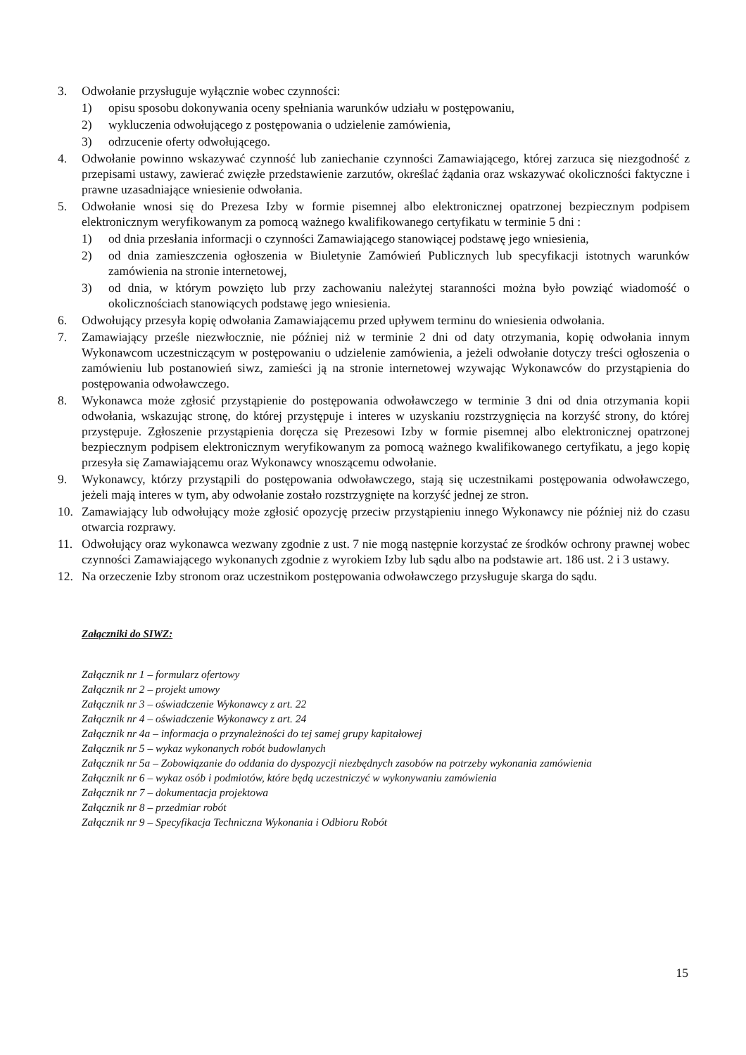3. Odwołanie przysługuje wyłącznie wobec czynności:
1) opisu sposobu dokonywania oceny spełniania warunków udziału w postępowaniu,
2) wykluczenia odwołującego z postępowania o udzielenie zamówienia,
3) odrzucenie oferty odwołującego.
4. Odwołanie powinno wskazywać czynność lub zaniechanie czynności Zamawiającego, której zarzuca się niezgodność z przepisami ustawy, zawierać zwięzłe przedstawienie zarzutów, określać żądania oraz wskazywać okoliczności faktyczne i prawne uzasadniające wniesienie odwołania.
5. Odwołanie wnosi się do Prezesa Izby w formie pisemnej albo elektronicznej opatrzonej bezpiecznym podpisem elektronicznym weryfikowanym za pomocą ważnego kwalifikowanego certyfikatu w terminie 5 dni :
1) od dnia przesłania informacji o czynności Zamawiającego stanowiącej podstawę jego wniesienia,
2) od dnia zamieszczenia ogłoszenia w Biuletynie Zamówień Publicznych lub specyfikacji istotnych warunków zamówienia na stronie internetowej,
3) od dnia, w którym powzięto lub przy zachowaniu należytej staranności można było powziąć wiadomość o okolicznościach stanowiących podstawę jego wniesienia.
6. Odwołujący przesyła kopię odwołania Zamawiającemu przed upływem terminu do wniesienia odwołania.
7. Zamawiający prześle niezwłocznie, nie później niż w terminie 2 dni od daty otrzymania, kopię odwołania innym Wykonawcom uczestniczącym w postępowaniu o udzielenie zamówienia, a jeżeli odwołanie dotyczy treści ogłoszenia o zamówieniu lub postanowień siwz, zamieści ją na stronie internetowej wzywając Wykonawców do przystąpienia do postępowania odwoławczego.
8. Wykonawca może zgłosić przystąpienie do postępowania odwoławczego w terminie 3 dni od dnia otrzymania kopii odwołania, wskazując stronę, do której przystępuje i interes w uzyskaniu rozstrzygnięcia na korzyść strony, do której przystępuje. Zgłoszenie przystąpienia doręcza się Prezesowi Izby w formie pisemnej albo elektronicznej opatrzonej bezpiecznym podpisem elektronicznym weryfikowanym za pomocą ważnego kwalifikowanego certyfikatu, a jego kopię przesyła się Zamawiającemu oraz Wykonawcy wnoszącemu odwołanie.
9. Wykonawcy, którzy przystąpili do postępowania odwoławczego, stają się uczestnikami postępowania odwoławczego, jeżeli mają interes w tym, aby odwołanie zostało rozstrzygnięte na korzyść jednej ze stron.
10. Zamawiający lub odwołujący może zgłosić opozycję przeciw przystąpieniu innego Wykonawcy nie później niż do czasu otwarcia rozprawy.
11. Odwołujący oraz wykonawca wezwany zgodnie z ust. 7 nie mogą następnie korzystać ze środków ochrony prawnej wobec czynności Zamawiającego wykonanych zgodnie z wyrokiem Izby lub sądu albo na podstawie art. 186 ust. 2 i 3 ustawy.
12. Na orzeczenie Izby stronom oraz uczestnikom postępowania odwoławczego przysługuje skarga do sądu.
Załączniki do SIWZ:
Załącznik nr 1 – formularz ofertowy
Załącznik nr 2 – projekt umowy
Załącznik nr 3 – oświadczenie Wykonawcy z art. 22
Załącznik nr 4 – oświadczenie Wykonawcy z art. 24
Załącznik nr 4a – informacja o przynależności do tej samej grupy kapitałowej
Załącznik nr 5 – wykaz wykonanych robót budowlanych
Załącznik nr 5a – Zobowiązanie do oddania do dyspozycji niezbędnych zasobów na potrzeby wykonania zamówienia
Załącznik nr 6 – wykaz osób i podmiotów, które będą uczestniczyć w wykonywaniu zamówienia
Załącznik nr 7 – dokumentacja projektowa
Załącznik nr 8 – przedmiar robót
Załącznik nr 9 – Specyfikacja Techniczna Wykonania i Odbioru Robót
15